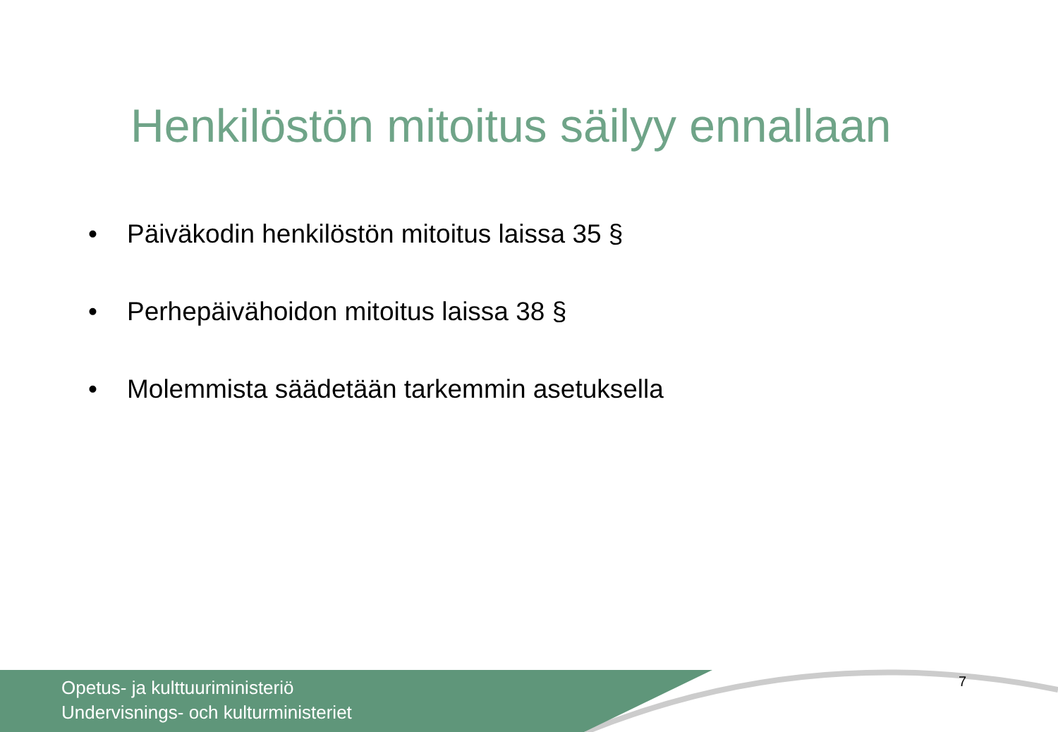Henkilöstön mitoitus säilyy ennallaan
• Päiväkodin henkilöstön mitoitus laissa 35 §
• Perhepäivähoidon mitoitus laissa 38 §
• Molemmista säädetään tarkemmin asetuksella
Opetus- ja kulttuuriministeriö
Undervisnings- och kulturministeriet
7